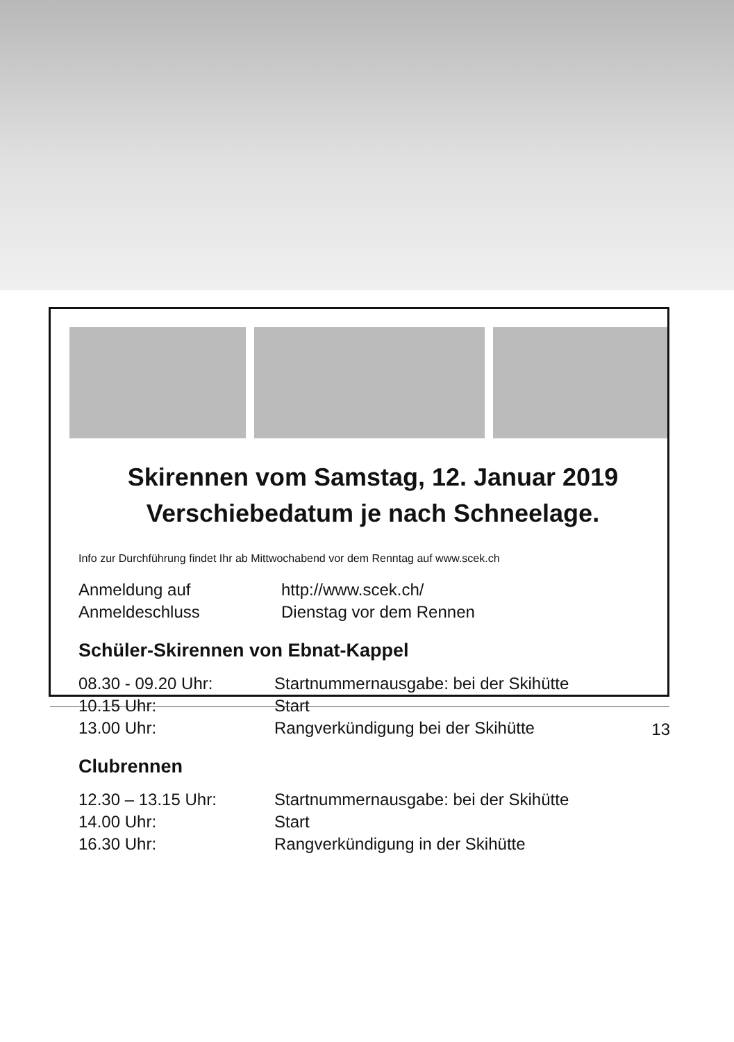Skirennen vom Samstag, 12. Januar 2019
Verschiebedatum je nach Schneelage.
Info zur Durchführung findet Ihr ab Mittwochabend vor dem Renntag auf www.scek.ch
| Anmeldung auf | http://www.scek.ch/ |
| Anmeldeschluss | Dienstag vor dem Rennen |
Schüler-Skirennen von Ebnat-Kappel
| 08.30 - 09.20 Uhr: | Startnummernausgabe: bei der Skihütte |
| 10.15 Uhr: | Start |
| 13.00 Uhr: | Rangverkündigung bei der Skihütte |
Clubrennen
| 12.30 – 13.15 Uhr: | Startnummernausgabe: bei der Skihütte |
| 14.00 Uhr: | Start |
| 16.30 Uhr: | Rangverkündigung in der Skihütte |
13